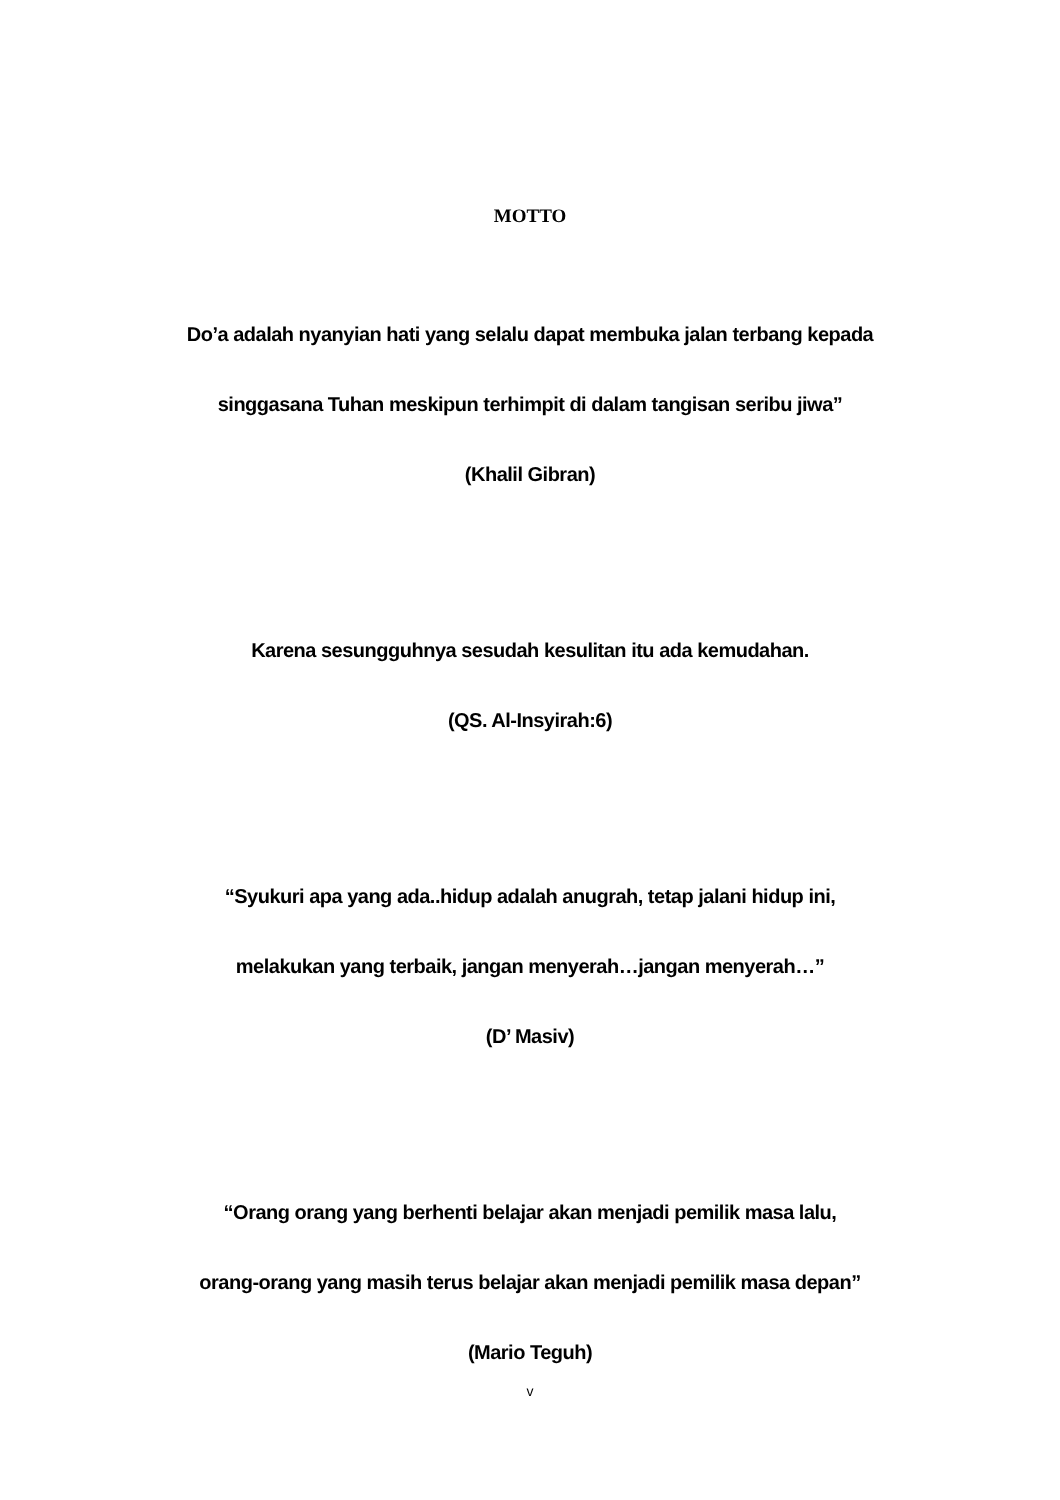MOTTO
Do’a adalah nyanyian hati yang selalu dapat membuka jalan terbang kepada
singgasana Tuhan meskipun terhimpit di dalam tangisan seribu jiwa”
(Khalil Gibran)
Karena sesungguhnya sesudah kesulitan itu ada kemudahan.
(QS. Al-Insyirah:6)
“Syukuri apa yang ada..hidup adalah anugrah, tetap jalani hidup ini,
melakukan yang terbaik, jangan menyerah…jangan menyerah…”
(D’ Masiv)
“Orang orang yang berhenti belajar akan menjadi pemilik masa lalu,
orang-orang yang masih terus belajar akan menjadi pemilik masa depan”
(Mario Teguh)
v